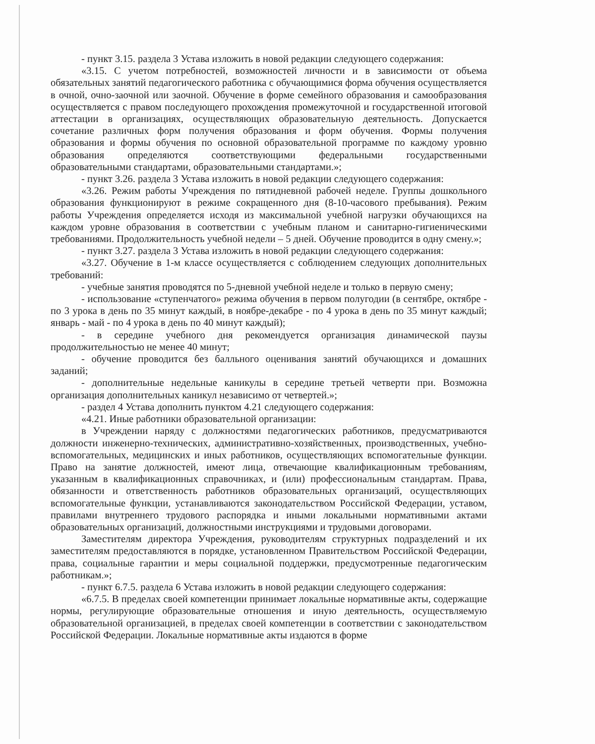- пункт 3.15. раздела 3 Устава изложить в новой редакции следующего содержания:
«3.15. С учетом потребностей, возможностей личности и в зависимости от объема обязательных занятий педагогического работника с обучающимися форма обучения осуществляется в очной, очно-заочной или заочной. Обучение в форме семейного образования и самообразования осуществляется с правом последующего прохождения промежуточной и государственной итоговой аттестации в организациях, осуществляющих образовательную деятельность. Допускается сочетание различных форм получения образования и форм обучения. Формы получения образования и формы обучения по основной образовательной программе по каждому уровню образования определяются соответствующими федеральными государственными образовательными стандартами, образовательными стандартами.»;
- пункт 3.26. раздела 3 Устава изложить в новой редакции следующего содержания:
«3.26. Режим работы Учреждения по пятидневной рабочей неделе. Группы дошкольного образования функционируют в режиме сокращенного дня (8-10-часового пребывания). Режим работы Учреждения определяется исходя из максимальной учебной нагрузки обучающихся на каждом уровне образования в соответствии с учебным планом и санитарно-гигиеническими требованиями. Продолжительность учебной недели – 5 дней. Обучение проводится в одну смену.»;
- пункт 3.27. раздела 3 Устава изложить в новой редакции следующего содержания:
«3.27. Обучение в 1-м классе осуществляется с соблюдением следующих дополнительных требований:
- учебные занятия проводятся по 5-дневной учебной неделе и только в первую смену;
- использование «ступенчатого» режима обучения в первом полугодии (в сентябре, октябре - по 3 урока в день по 35 минут каждый, в ноябре-декабре - по 4 урока в день по 35 минут каждый; январь - май - по 4 урока в день по 40 минут каждый);
- в середине учебного дня рекомендуется организация динамической паузы продолжительностью не менее 40 минут;
- обучение проводится без балльного оценивания занятий обучающихся и домашних заданий;
- дополнительные недельные каникулы в середине третьей четверти при. Возможна организация дополнительных каникул независимо от четвертей.»;
- раздел 4 Устава дополнить пунктом 4.21 следующего содержания:
«4.21. Иные работники образовательной организации:
в Учреждении наряду с должностями педагогических работников, предусматриваются должности инженерно-технических, административно-хозяйственных, производственных, учебно-вспомогательных, медицинских и иных работников, осуществляющих вспомогательные функции. Право на занятие должностей, имеют лица, отвечающие квалификационным требованиям, указанным в квалификационных справочниках, и (или) профессиональным стандартам. Права, обязанности и ответственность работников образовательных организаций, осуществляющих вспомогательные функции, устанавливаются законодательством Российской Федерации, уставом, правилами внутреннего трудового распорядка и иными локальными нормативными актами образовательных организаций, должностными инструкциями и трудовыми договорами.
Заместителям директора Учреждения, руководителям структурных подразделений и их заместителям предоставляются в порядке, установленном Правительством Российской Федерации, права, социальные гарантии и меры социальной поддержки, предусмотренные педагогическим работникам.»;
- пункт 6.7.5. раздела 6 Устава изложить в новой редакции следующего содержания:
«6.7.5. В пределах своей компетенции принимает локальные нормативные акты, содержащие нормы, регулирующие образовательные отношения и иную деятельность, осуществляемую образовательной организацией, в пределах своей компетенции в соответствии с законодательством Российской Федерации. Локальные нормативные акты издаются в форме